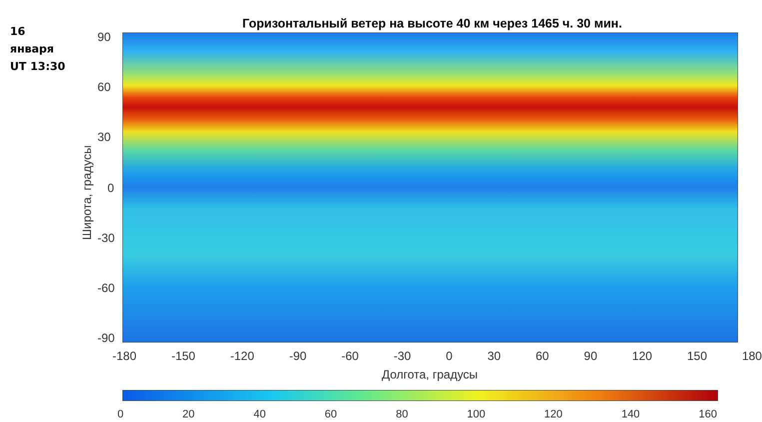16
января
UT 13:30
Горизонтальный ветер на высоте 40 км через 1465 ч. 30 мин.
Широта, градусы
90
60
30
0
-30
-60
-90
-180 -150 -120 -90 -60 -30 0 30 60 90 120 150 180
Долгота, градусы
0 20 40 60 80 100 120 140 160